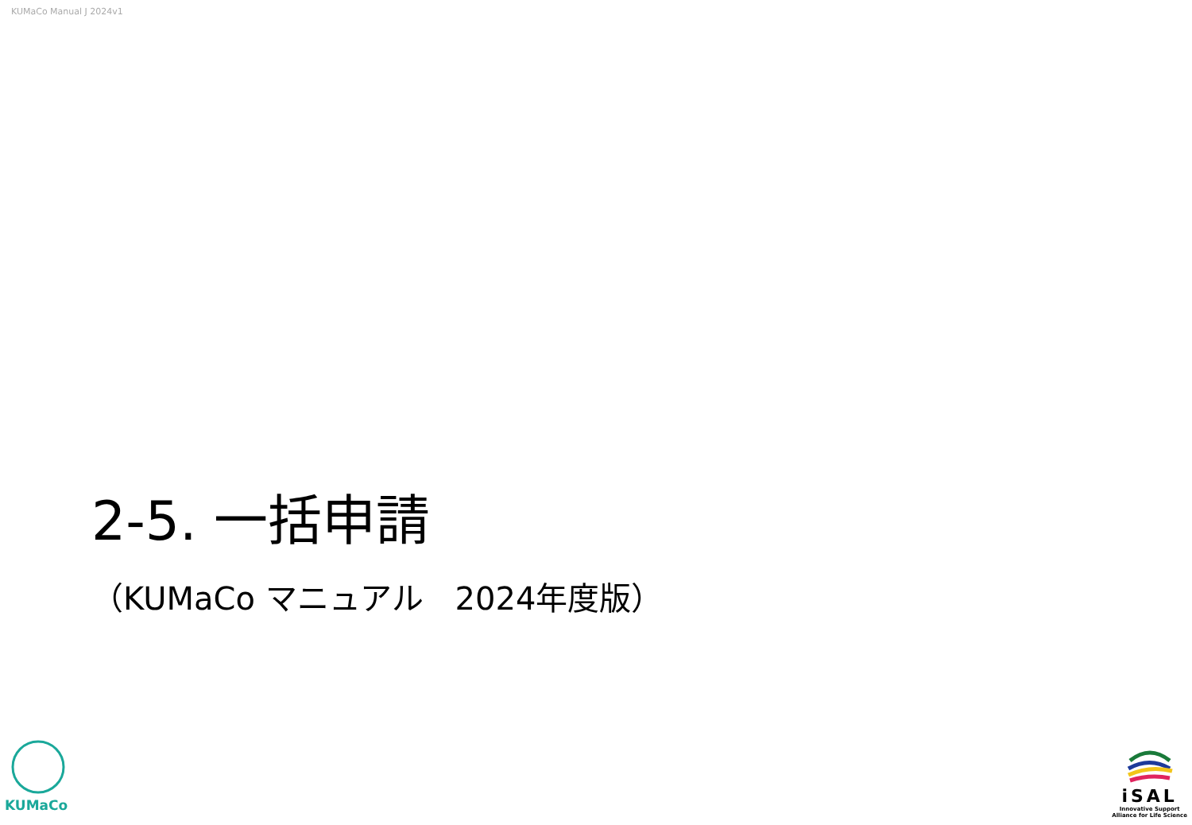KUMaCo Manual J 2024v1
2-5. 一括申請
（KUMaCo マニュアル　2024年度版）
KUMaCo
iSAL
Innovative Support
Alliance for Life Science